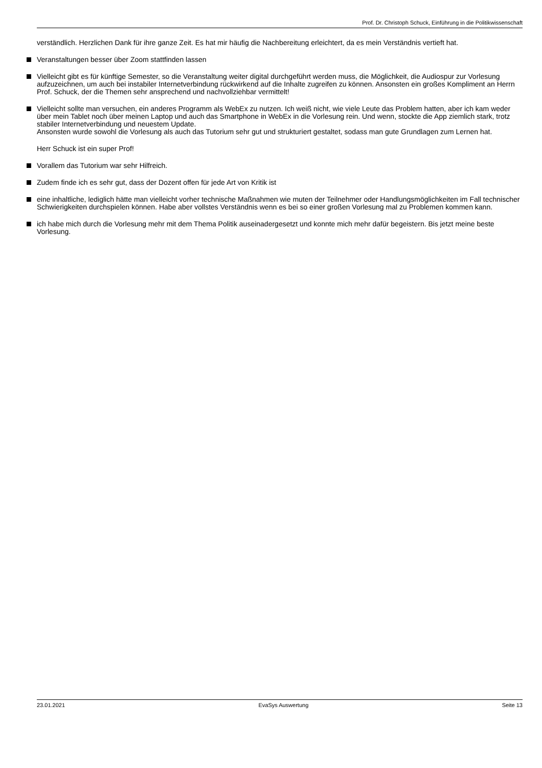Prof. Dr. Christoph Schuck, Einführung in die Politikwissenschaft
verständlich. Herzlichen Dank für ihre ganze Zeit. Es hat mir häufig die Nachbereitung erleichtert, da es mein Verständnis vertieft hat.
Veranstaltungen besser über Zoom stattfinden lassen
Vielleicht gibt es für künftige Semester, so die Veranstaltung weiter digital durchgeführt werden muss, die Möglichkeit, die Audiospur zur Vorlesung aufzuzeichnen, um auch bei instabiler Internetverbindung rückwirkend auf die Inhalte zugreifen zu können. Ansonsten ein großes Kompliment an Herrn Prof. Schuck, der die Themen sehr ansprechend und nachvollziehbar vermittelt!
Vielleicht sollte man versuchen, ein anderes Programm als WebEx zu nutzen. Ich weiß nicht, wie viele Leute das Problem hatten, aber ich kam weder über mein Tablet noch über meinen Laptop und auch das Smartphone in WebEx in die Vorlesung rein. Und wenn, stockte die App ziemlich stark, trotz stabiler Internetverbindung und neuestem Update.
Ansonsten wurde sowohl die Vorlesung als auch das Tutorium sehr gut und strukturiert gestaltet, sodass man gute Grundlagen zum Lernen hat.
Herr Schuck ist ein super Prof!
Vorallem das Tutorium war sehr Hilfreich.
Zudem finde ich es sehr gut, dass der Dozent offen für jede Art von Kritik ist
eine inhaltliche, lediglich hätte man vielleicht vorher technische Maßnahmen wie muten der Teilnehmer oder Handlungsmöglichkeiten im Fall technischer Schwierigkeiten durchspielen können. Habe aber vollstes Verständnis wenn es bei so einer großen Vorlesung mal zu Problemen kommen kann.
ich habe mich durch die Vorlesung mehr mit dem Thema Politik auseinadergesetzt und konnte mich mehr dafür begeistern. Bis jetzt meine beste Vorlesung.
23.01.2021 EvaSys Auswertung Seite 13